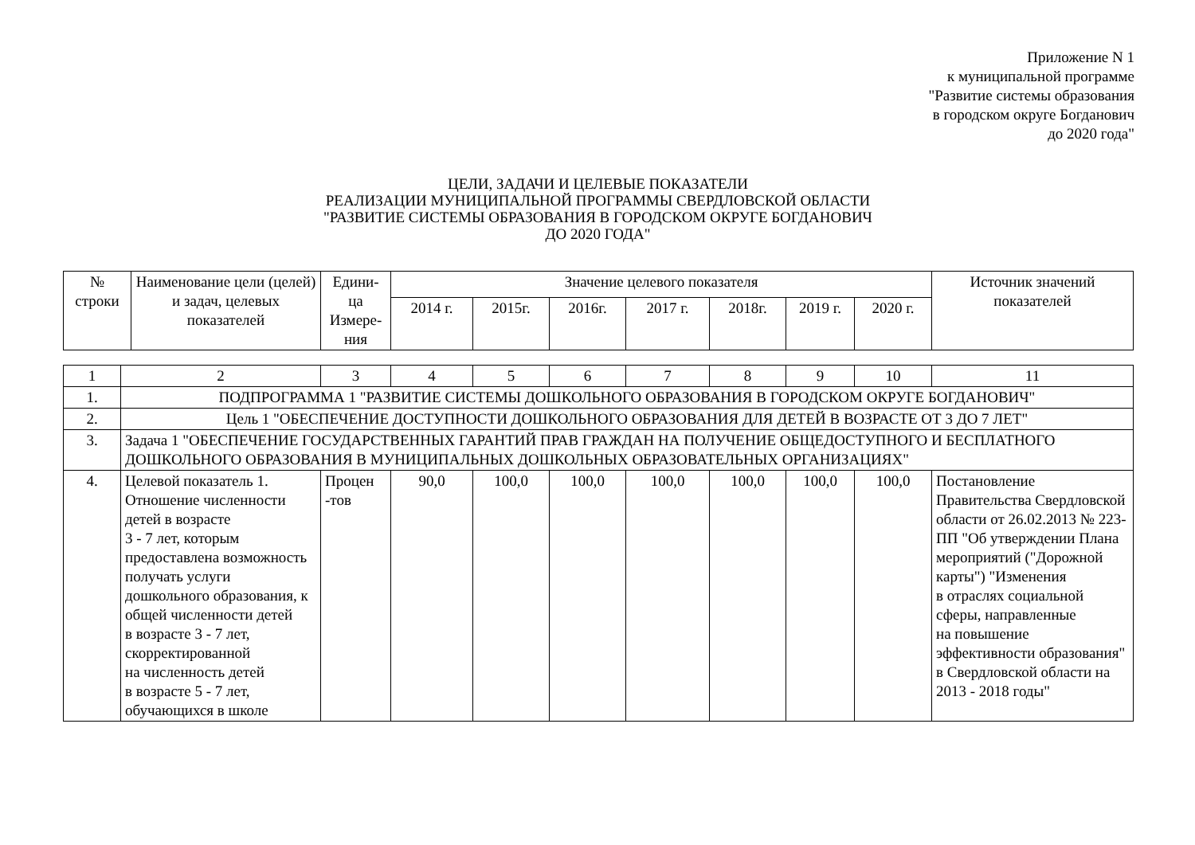Приложение N 1
к муниципальной программе
"Развитие системы образования
в городском округе Богданович
до 2020 года"
ЦЕЛИ, ЗАДАЧИ И ЦЕЛЕВЫЕ ПОКАЗАТЕЛИ
РЕАЛИЗАЦИИ МУНИЦИПАЛЬНОЙ ПРОГРАММЫ СВЕРДЛОВСКОЙ ОБЛАСТИ
"РАЗВИТИЕ СИСТЕМЫ ОБРАЗОВАНИЯ В ГОРОДСКОМ ОКРУГЕ БОГДАНОВИЧ
ДО 2020 ГОДА"
| № строки | Наименование цели (целей) и задач, целевых показателей | Едини- ца Измере- ния | Значение целевого показателя | | | | | | | Источник значений показателей |
| --- | --- | --- | --- | --- | --- | --- | --- | --- | --- | --- |
| | | | 2014 г. | 2015г. | 2016г. | 2017 г. | 2018г. | 2019 г. | 2020 г. | |
| 1 | 2 | 3 | 4 | 5 | 6 | 7 | 8 | 9 | 10 | 11 |
| 1. | ПОДПРОГРАММА 1 "РАЗВИТИЕ СИСТЕМЫ ДОШКОЛЬНОГО ОБРАЗОВАНИЯ В ГОРОДСКОМ ОКРУГЕ БОГДАНОВИЧ" | | | | | | | | | |
| 2. | Цель 1 "ОБЕСПЕЧЕНИЕ ДОСТУПНОСТИ ДОШКОЛЬНОГО ОБРАЗОВАНИЯ ДЛЯ ДЕТЕЙ В ВОЗРАСТЕ ОТ 3 ДО 7 ЛЕТ" | | | | | | | | | |
| 3. | Задача 1 "ОБЕСПЕЧЕНИЕ ГОСУДАРСТВЕННЫХ ГАРАНТИЙ ПРАВ ГРАЖДАН НА ПОЛУЧЕНИЕ ОБЩЕДОСТУПНОГО И БЕСПЛАТНОГО ДОШКОЛЬНОГО ОБРАЗОВАНИЯ В МУНИЦИПАЛЬНЫХ ДОШКОЛЬНЫХ ОБРАЗОВАТЕЛЬНЫХ ОРГАНИЗАЦИЯХ" | | | | | | | | | |
| 4. | Целевой показатель 1. Отношение численности детей в возрасте 3 - 7 лет, которым предоставлена возможность получать услуги дошкольного образования, к общей численности детей в возрасте 3 - 7 лет, скорректированной на численность детей в возрасте 5 - 7 лет, обучающихся в школе | Процен -тов | 90,0 | 100,0 | 100,0 | 100,0 | 100,0 | 100,0 | 100,0 | Постановление Правительства Свердловской области от 26.02.2013 № 223-ПП "Об утверждении Плана мероприятий ("Дорожной карты") "Изменения в отраслях социальной сферы, направленные на повышение эффективности образования" в Свердловской области на 2013 - 2018 годы" |